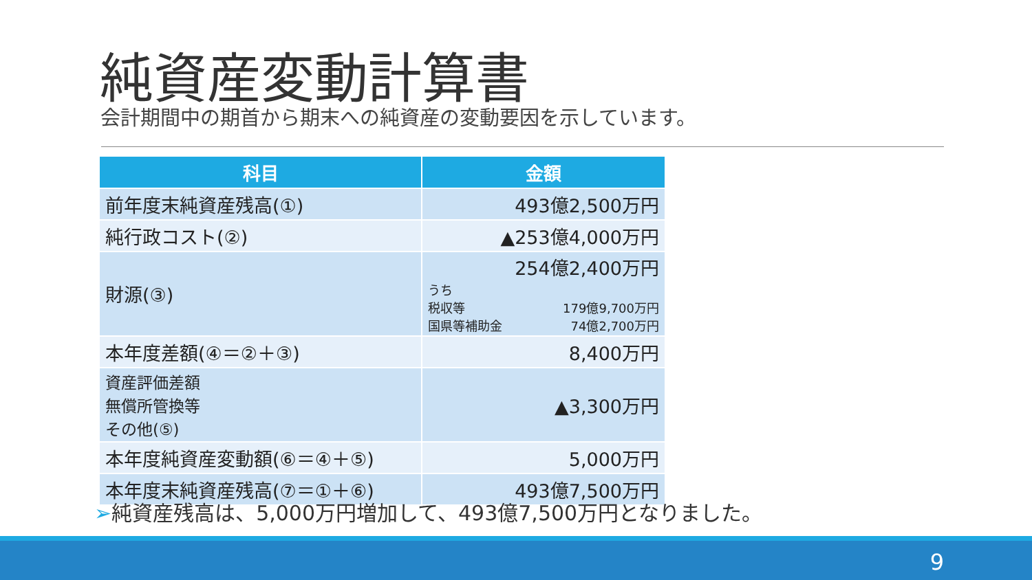純資産変動計算書
会計期間中の期首から期末への純資産の変動要因を示しています。
| 科目 | 金額 |
| --- | --- |
| 前年度末純資産残高(①) | 493億2,500万円 |
| 純行政コスト(②) | ▲253億4,000万円 |
| 財源(③) | 254億2,400万円 うち 税収等 179億9,700万円 国県等補助金 74億2,700万円 |
| 本年度差額(④＝②＋③) | 8,400万円 |
| 資産評価差額 無償所管換等 その他(⑤) | ▲3,300万円 |
| 本年度純資産変動額(⑥＝④＋⑤) | 5,000万円 |
| 本年度末純資産残高(⑦＝①＋⑥) | 493億7,500万円 |
➢純資産残高は、5,000万円増加して、493億7,500万円となりました。
9